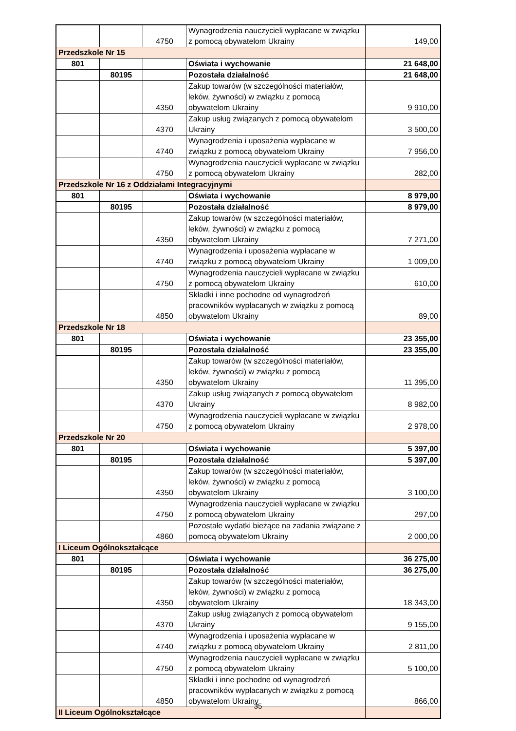| | | 4750 | Wynagrodzenia nauczycieli wypłacane w związku z pomocą obywatelom Ukrainy | 149,00 |
| Przedszkole Nr 15 | | | | |
| 801 | | | Oświata i wychowanie | 21 648,00 |
| | 80195 | | Pozostała działalność | 21 648,00 |
| | | 4350 | Zakup towarów (w szczególności materiałów, leków, żywności) w związku z pomocą obywatelom Ukrainy | 9 910,00 |
| | | 4370 | Zakup usług związanych z pomocą obywatelom Ukrainy | 3 500,00 |
| | | 4740 | Wynagrodzenia i uposażenia wypłacane w związku z pomocą obywatelom Ukrainy | 7 956,00 |
| | | 4750 | Wynagrodzenia nauczycieli wypłacane w związku z pomocą obywatelom Ukrainy | 282,00 |
| Przedszkole Nr 16 z Oddziałami Integracyjnymi | | | | |
| 801 | | | Oświata i wychowanie | 8 979,00 |
| | 80195 | | Pozostała działalność | 8 979,00 |
| | | 4350 | Zakup towarów (w szczególności materiałów, leków, żywności) w związku z pomocą obywatelom Ukrainy | 7 271,00 |
| | | 4740 | Wynagrodzenia i uposażenia wypłacane w związku z pomocą obywatelom Ukrainy | 1 009,00 |
| | | 4750 | Wynagrodzenia nauczycieli wypłacane w związku z pomocą obywatelom Ukrainy | 610,00 |
| | | 4850 | Składki i inne pochodne od wynagrodzeń pracowników wypłacanych w związku z pomocą obywatelom Ukrainy | 89,00 |
| Przedszkole Nr 18 | | | | |
| 801 | | | Oświata i wychowanie | 23 355,00 |
| | 80195 | | Pozostała działalność | 23 355,00 |
| | | 4350 | Zakup towarów (w szczególności materiałów, leków, żywności) w związku z pomocą obywatelom Ukrainy | 11 395,00 |
| | | 4370 | Zakup usług związanych z pomocą obywatelom Ukrainy | 8 982,00 |
| | | 4750 | Wynagrodzenia nauczycieli wypłacane w związku z pomocą obywatelom Ukrainy | 2 978,00 |
| Przedszkole Nr 20 | | | | |
| 801 | | | Oświata i wychowanie | 5 397,00 |
| | 80195 | | Pozostała działalność | 5 397,00 |
| | | 4350 | Zakup towarów (w szczególności materiałów, leków, żywności) w związku z pomocą obywatelom Ukrainy | 3 100,00 |
| | | 4750 | Wynagrodzenia nauczycieli wypłacane w związku z pomocą obywatelom Ukrainy | 297,00 |
| | | 4860 | Pozostałe wydatki bieżące na zadania związane z pomocą obywatelom Ukrainy | 2 000,00 |
| I Liceum Ogólnokształcące | | | | |
| 801 | | | Oświata i wychowanie | 36 275,00 |
| | 80195 | | Pozostała działalność | 36 275,00 |
| | | 4350 | Zakup towarów (w szczególności materiałów, leków, żywności) w związku z pomocą obywatelom Ukrainy | 18 343,00 |
| | | 4370 | Zakup usług związanych z pomocą obywatelom Ukrainy | 9 155,00 |
| | | 4740 | Wynagrodzenia i uposażenia wypłacane w związku z pomocą obywatelom Ukrainy | 2 811,00 |
| | | 4750 | Wynagrodzenia nauczycieli wypłacane w związku z pomocą obywatelom Ukrainy | 5 100,00 |
| | | 4850 | Składki i inne pochodne od wynagrodzeń pracowników wypłacanych w związku z pomocą obywatelom Ukrainy | 866,00 |
| II Liceum Ogólnokształcące | | | | |
35